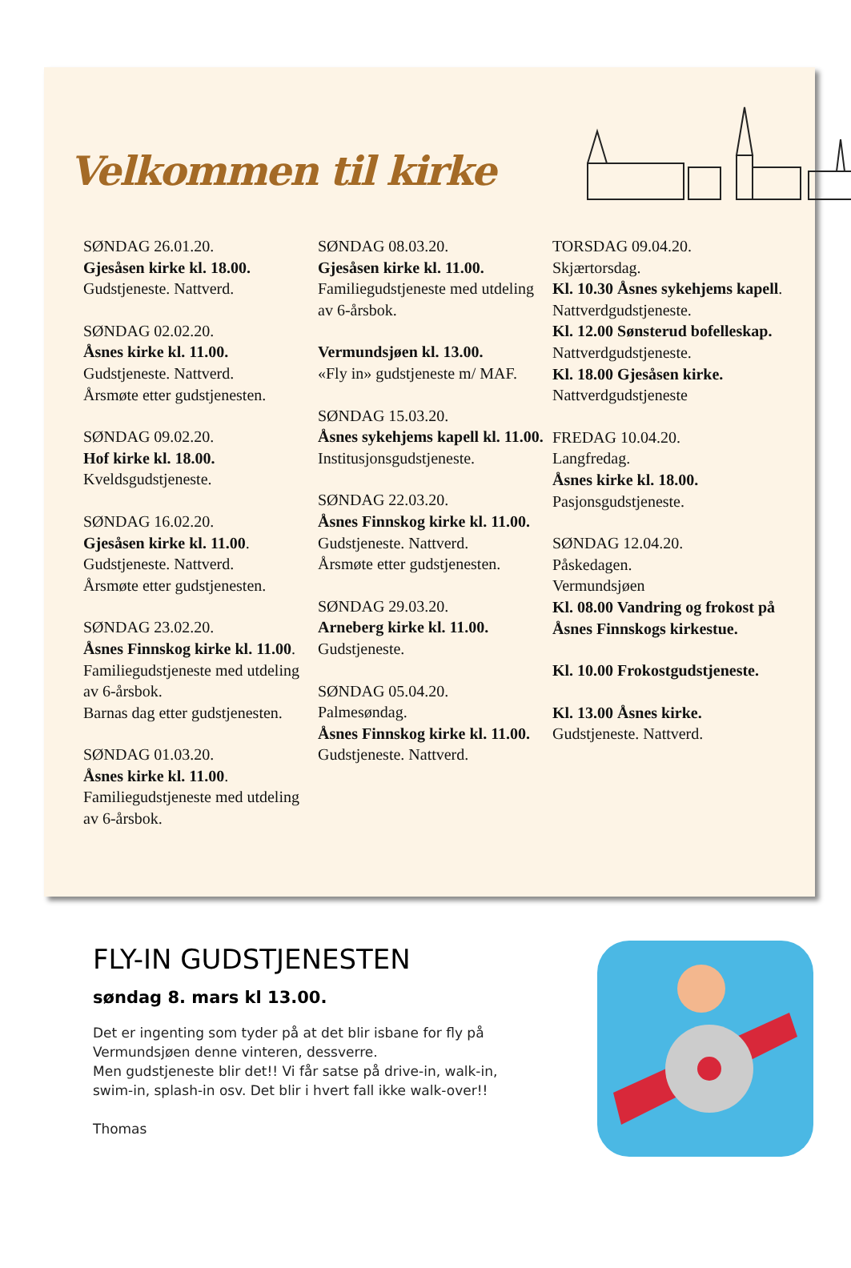Velkommen til kirke
SØNDAG 26.01.20.
Gjesåsen kirke kl. 18.00.
Gudstjeneste. Nattverd.
SØNDAG 02.02.20.
Åsnes kirke kl. 11.00.
Gudstjeneste. Nattverd.
Årsmøte etter gudstjenesten.
SØNDAG 09.02.20.
Hof kirke kl. 18.00.
Kveldsgudstjeneste.
SØNDAG 16.02.20.
Gjesåsen kirke kl. 11.00.
Gudstjeneste. Nattverd.
Årsmøte etter gudstjenesten.
SØNDAG 23.02.20.
Åsnes Finnskog kirke kl. 11.00.
Familiegudstjeneste med utdeling av 6-årsbok.
Barnas dag etter gudstjenesten.
SØNDAG 01.03.20.
Åsnes kirke kl. 11.00.
Familiegudstjeneste med utdeling av 6-årsbok.
SØNDAG 08.03.20.
Gjesåsen kirke kl. 11.00.
Familiegudstjeneste med utdeling av 6-årsbok.
Vermundsjøen kl. 13.00.
«Fly in» gudstjeneste m/ MAF.
SØNDAG 15.03.20.
Åsnes sykehjems kapell kl. 11.00.
Institusjonsgudstjeneste.
SØNDAG 22.03.20.
Åsnes Finnskog kirke kl. 11.00.
Gudstjeneste. Nattverd.
Årsmøte etter gudstjenesten.
SØNDAG 29.03.20.
Arneberg kirke kl. 11.00.
Gudstjeneste.
SØNDAG 05.04.20.
Palmesøndag.
Åsnes Finnskog kirke kl. 11.00.
Gudstjeneste. Nattverd.
TORSDAG 09.04.20.
Skjærtorsdag.
Kl. 10.30 Åsnes sykehjems kapell. Nattverdgudstjeneste.
Kl. 12.00 Sønsterud bofelleskap.
Nattverdgudstjeneste.
Kl. 18.00 Gjesåsen kirke.
Nattverdgudstjeneste
FREDAG 10.04.20.
Langfredag.
Åsnes kirke kl. 18.00.
Pasjonsgudstjeneste.
SØNDAG 12.04.20.
Påskedagen.
Vermundsjøen
Kl. 08.00 Vandring og frokost på Åsnes Finnskogs kirkestue.
Kl. 10.00 Frokostgudstjeneste.
Kl. 13.00 Åsnes kirke.
Gudstjeneste. Nattverd.
FLY-IN GUDSTJENESTEN
søndag 8. mars kl 13.00.
Det er ingenting som tyder på at det blir isbane for fly på Vermundsjøen denne vinteren, dessverre.
Men gudstjeneste blir det!! Vi får satse på drive-in, walk-in, swim-in, splash-in osv. Det blir i hvert fall ikke walk-over!!
Thomas